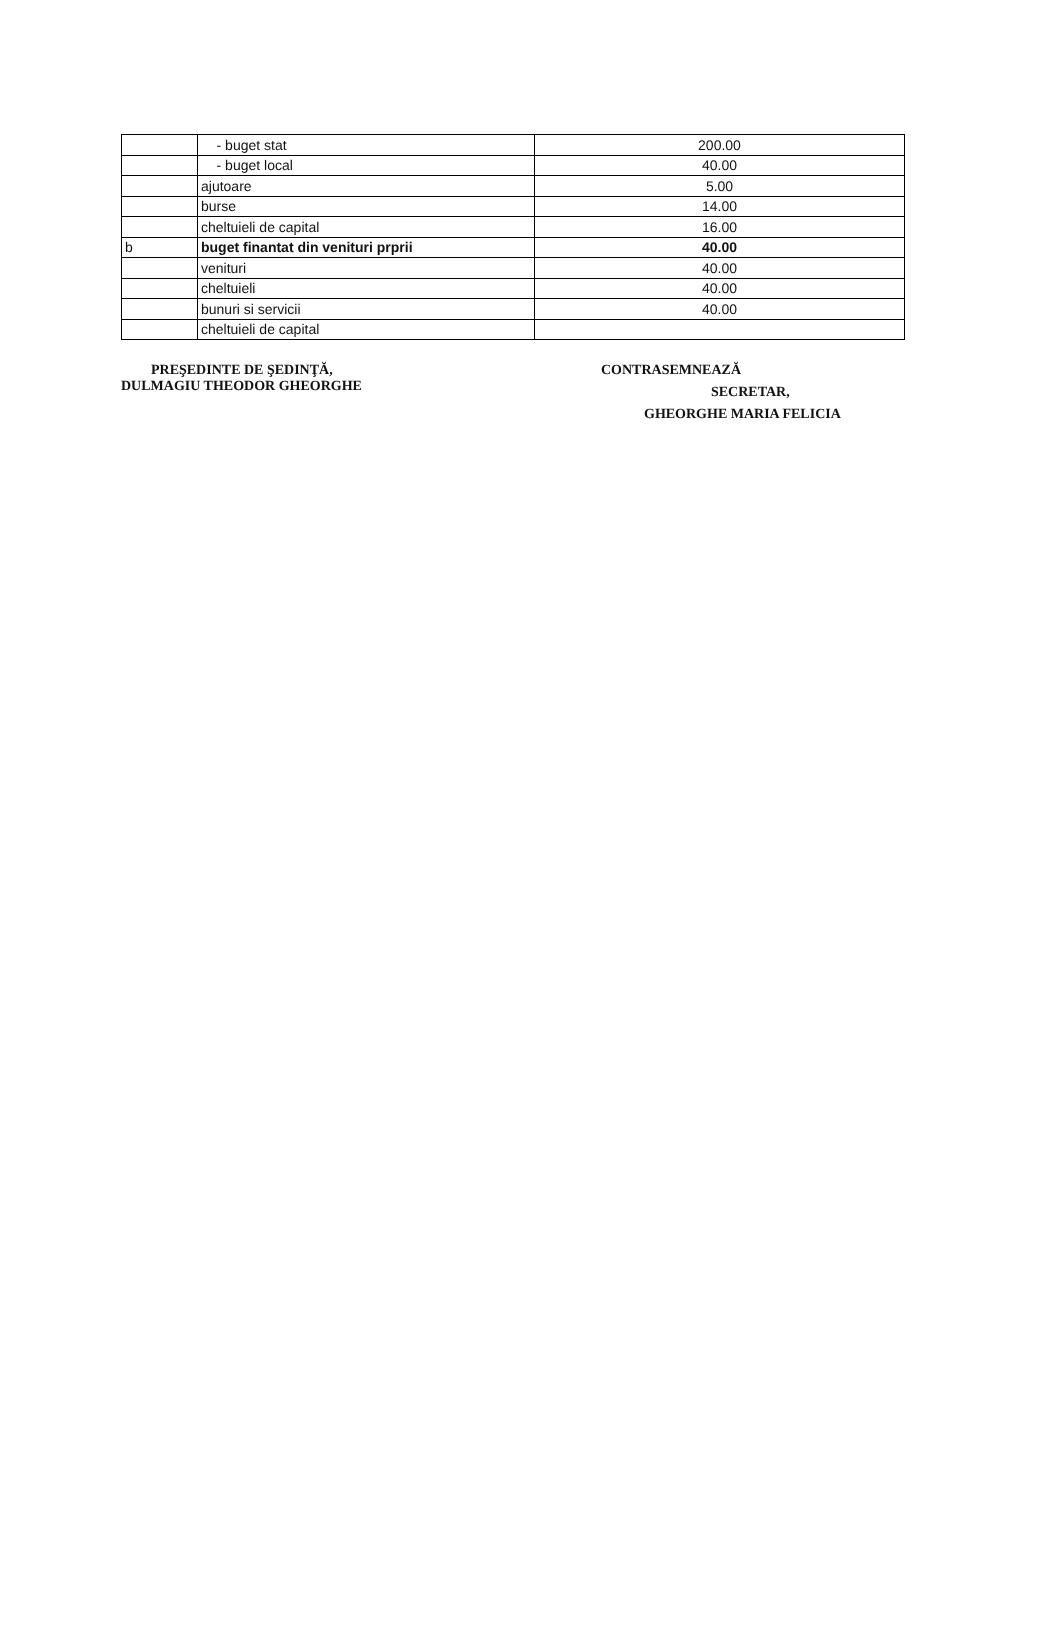| | - buget stat | 200.00 |
| | - buget local | 40.00 |
| | ajutoare | 5.00 |
| | burse | 14.00 |
| | cheltuieli de capital | 16.00 |
| b | buget finantat din venituri prprii | 40.00 |
| | venituri | 40.00 |
| | cheltuieli | 40.00 |
| | bunuri si servicii | 40.00 |
| | cheltuieli de capital | |
PREŞEDINTE DE ŞEDINŢĂ,
DULMAGIU THEODOR GHEORGHE
CONTRASEMNEAZĂ
SECRETAR,
GHEORGHE MARIA FELICIA